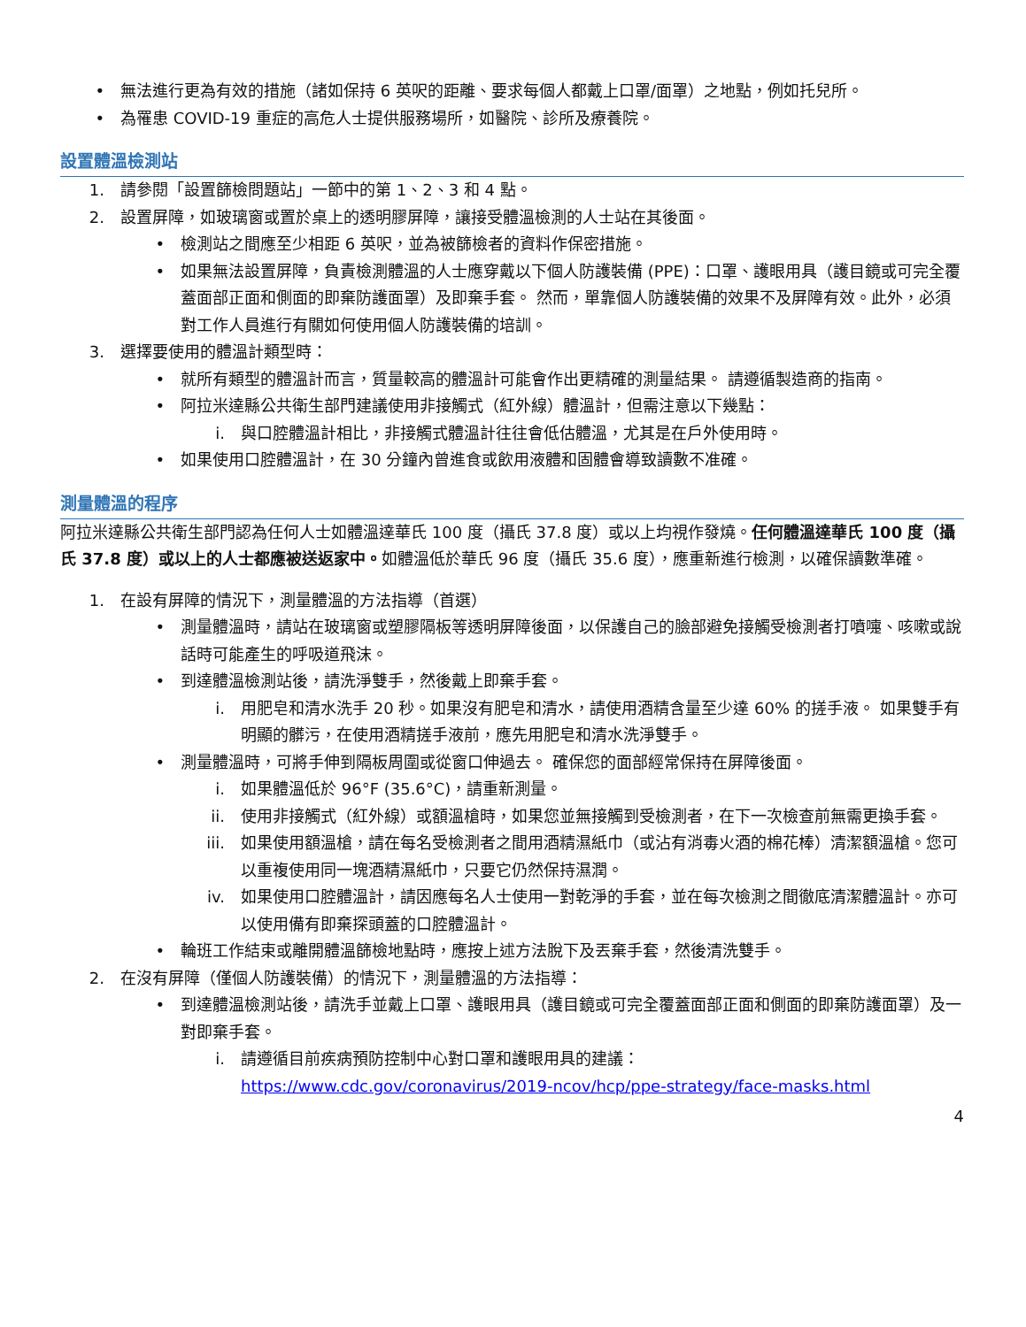• 無法進行更為有效的措施（諸如保持 6 英呎的距離、要求每個人都戴上口罩/面罩）之地點，例如托兒所。
• 為罹患 COVID-19 重症的高危人士提供服務場所，如醫院、診所及療養院。
設置體溫檢測站
1. 請參閱「設置篩檢問題站」一節中的第 1、2、3 和 4 點。
2. 設置屏障，如玻璃窗或置於桌上的透明膠屏障，讓接受體溫檢測的人士站在其後面。
• 檢測站之間應至少相距 6 英呎，並為被篩檢者的資料作保密措施。
• 如果無法設置屏障，負責檢測體溫的人士應穿戴以下個人防護裝備 (PPE)：口罩、護眼用具（護目鏡或可完全覆蓋面部正面和側面的即棄防護面罩）及即棄手套。 然而，單靠個人防護裝備的效果不及屏障有效。此外，必須對工作人員進行有關如何使用個人防護裝備的培訓。
3. 選擇要使用的體溫計類型時：
• 就所有類型的體溫計而言，質量較高的體溫計可能會作出更精確的測量結果。 請遵循製造商的指南。
• 阿拉米達縣公共衛生部門建議使用非接觸式（紅外線）體溫計，但需注意以下幾點：
i. 與口腔體溫計相比，非接觸式體溫計往往會低估體溫，尤其是在戶外使用時。
• 如果使用口腔體溫計，在 30 分鐘內曾進食或飲用液體和固體會導致讀數不准確。
測量體溫的程序
阿拉米達縣公共衛生部門認為任何人士如體溫達華氏 100 度（攝氏 37.8 度）或以上均視作發燒。任何體溫達華氏 100 度（攝氏 37.8 度）或以上的人士都應被送返家中。如體溫低於華氏 96 度（攝氏 35.6 度），應重新進行檢測，以確保讀數準確。
1. 在設有屏障的情況下，測量體溫的方法指導（首選）
• 測量體溫時，請站在玻璃窗或塑膠隔板等透明屏障後面，以保護自己的臉部避免接觸受檢測者打噴嚏、咳嗽或說話時可能產生的呼吸道飛沫。
• 到達體溫檢測站後，請洗淨雙手，然後戴上即棄手套。
i. 用肥皂和清水洗手 20 秒。如果沒有肥皂和清水，請使用酒精含量至少達 60% 的搓手液。 如果雙手有明顯的髒污，在使用酒精搓手液前，應先用肥皂和清水洗淨雙手。
• 測量體溫時，可將手伸到隔板周圍或從窗口伸過去。 確保您的面部經常保持在屏障後面。
i. 如果體溫低於 96°F (35.6°C)，請重新測量。
ii. 使用非接觸式（紅外線）或額溫槍時，如果您並無接觸到受檢測者，在下一次檢查前無需更換手套。
iii. 如果使用額溫槍，請在每名受檢測者之間用酒精濕紙巾（或沾有消毒火酒的棉花棒）清潔額溫槍。您可以重複使用同一塊酒精濕紙巾，只要它仍然保持濕潤。
iv. 如果使用口腔體溫計，請因應每名人士使用一對乾淨的手套，並在每次檢測之間徹底清潔體溫計。亦可以使用備有即棄探頭蓋的口腔體溫計。
• 輪班工作結束或離開體溫篩檢地點時，應按上述方法脫下及丟棄手套，然後清洗雙手。
2. 在沒有屏障（僅個人防護裝備）的情況下，測量體溫的方法指導：
• 到達體溫檢測站後，請洗手並戴上口罩、護眼用具（護目鏡或可完全覆蓋面部正面和側面的即棄防護面罩）及一對即棄手套。
i. 請遵循目前疾病預防控制中心對口罩和護眼用具的建議：
https://www.cdc.gov/coronavirus/2019-ncov/hcp/ppe-strategy/face-masks.html
4